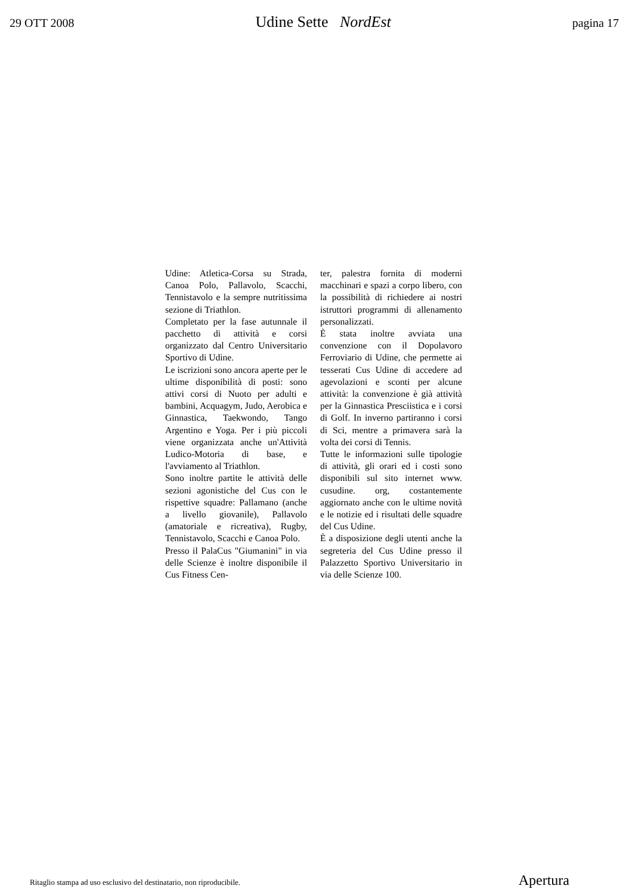29 OTT 2008 Udine Sette NordEst pagina 17
Udine: Atletica-Corsa su Strada, Canoa Polo, Pallavolo, Scacchi, Tennistavolo e la sempre nutritissima sezione di Triathlon.
Completato per la fase autunnale il pacchetto di attività e corsi organizzato dal Centro Universitario Sportivo di Udine.
Le iscrizioni sono ancora aperte per le ultime disponibilità di posti: sono attivi corsi di Nuoto per adulti e bambini, Acquagym, Judo, Aerobica e Ginnastica, Taekwondo, Tango Argentino e Yoga. Per i più piccoli viene organizzata anche un'Attività Ludico-Motoria di base, e l'avviamento al Triathlon.
Sono inoltre partite le attività delle sezioni agonistiche del Cus con le rispettive squadre: Pallamano (anche a livello giovanile), Pallavolo (amatoriale e ricreativa), Rugby, Tennistavolo, Scacchi e Canoa Polo.
Presso il PalaCus "Giumanini" in via delle Scienze è inoltre disponibile il Cus Fitness Cen-
ter, palestra fornita di moderni macchinari e spazi a corpo libero, con la possibilità di richiedere ai nostri istruttori programmi di allenamento personalizzati.
È stata inoltre avviata una convenzione con il Dopolavoro Ferroviario di Udine, che permette ai tesserati Cus Udine di accedere ad agevolazioni e sconti per alcune attività: la convenzione è già attività per la Ginnastica Presciistica e i corsi di Golf. In inverno partiranno i corsi di Sci, mentre a primavera sarà la volta dei corsi di Tennis.
Tutte le informazioni sulle tipologie di attività, gli orari ed i costi sono disponibili sul sito internet www. cusudine. org, costantemente aggiornato anche con le ultime novità e le notizie ed i risultati delle squadre del Cus Udine.
È a disposizione degli utenti anche la segreteria del Cus Udine presso il Palazzetto Sportivo Universitario in via delle Scienze 100.
Ritaglio stampa ad uso esclusivo del destinatario, non riproducibile. Apertura